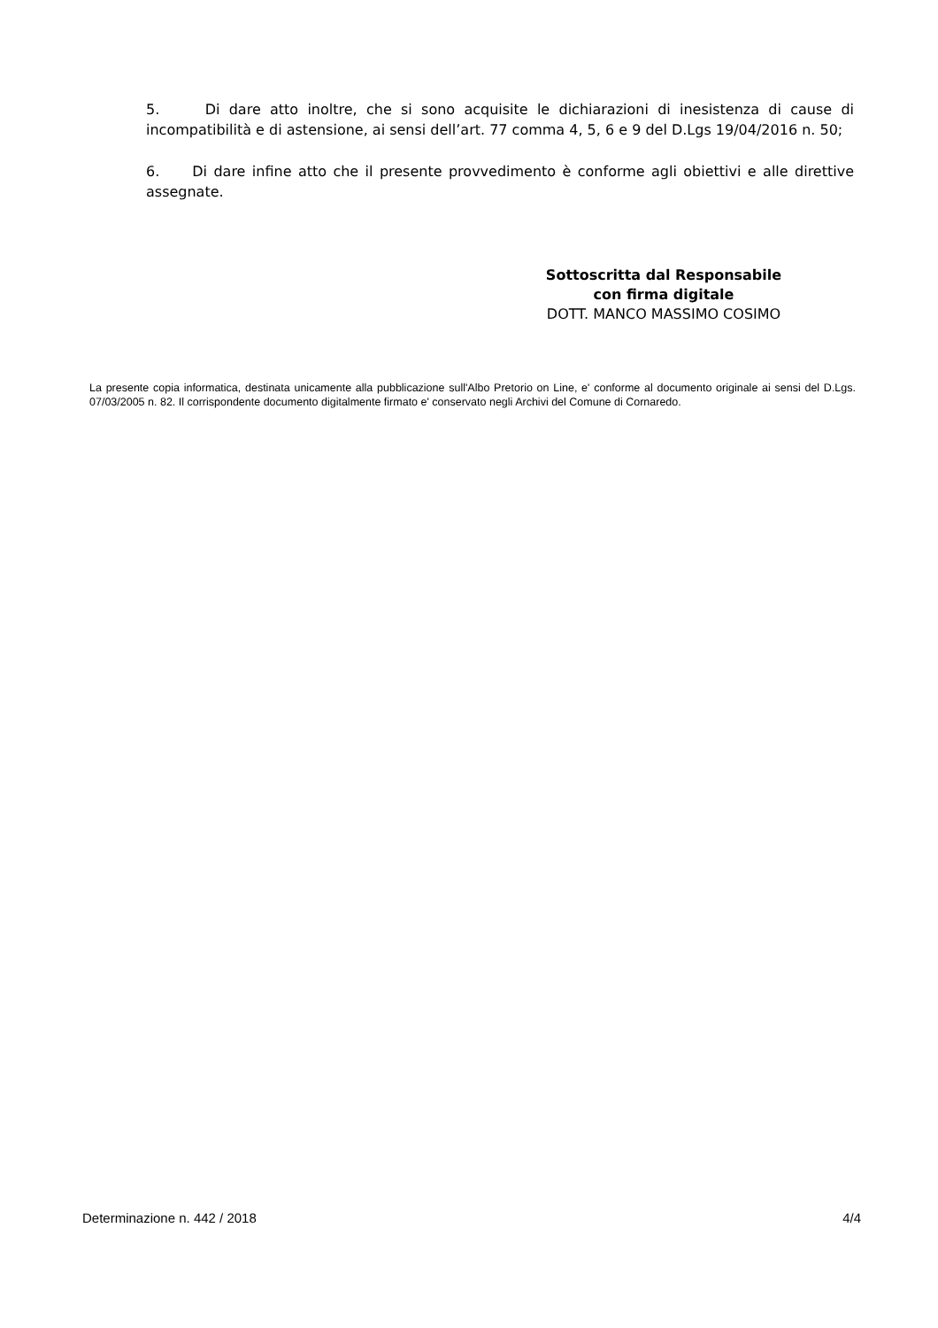5. Di dare atto inoltre, che si sono acquisite le dichiarazioni di inesistenza di cause di incompatibilità e di astensione, ai sensi dell’art. 77 comma 4, 5, 6 e 9 del D.Lgs 19/04/2016 n. 50;
6. Di dare infine atto che il presente provvedimento è conforme agli obiettivi e alle direttive assegnate.
Sottoscritta dal Responsabile
con firma digitale
DOTT. MANCO MASSIMO COSIMO
La presente copia informatica, destinata unicamente alla pubblicazione sull'Albo Pretorio on Line, e' conforme al documento originale ai sensi del D.Lgs. 07/03/2005 n. 82. Il corrispondente documento digitalmente firmato e' conservato negli Archivi del Comune di Cornaredo.
Determinazione n. 442 / 2018 4/4